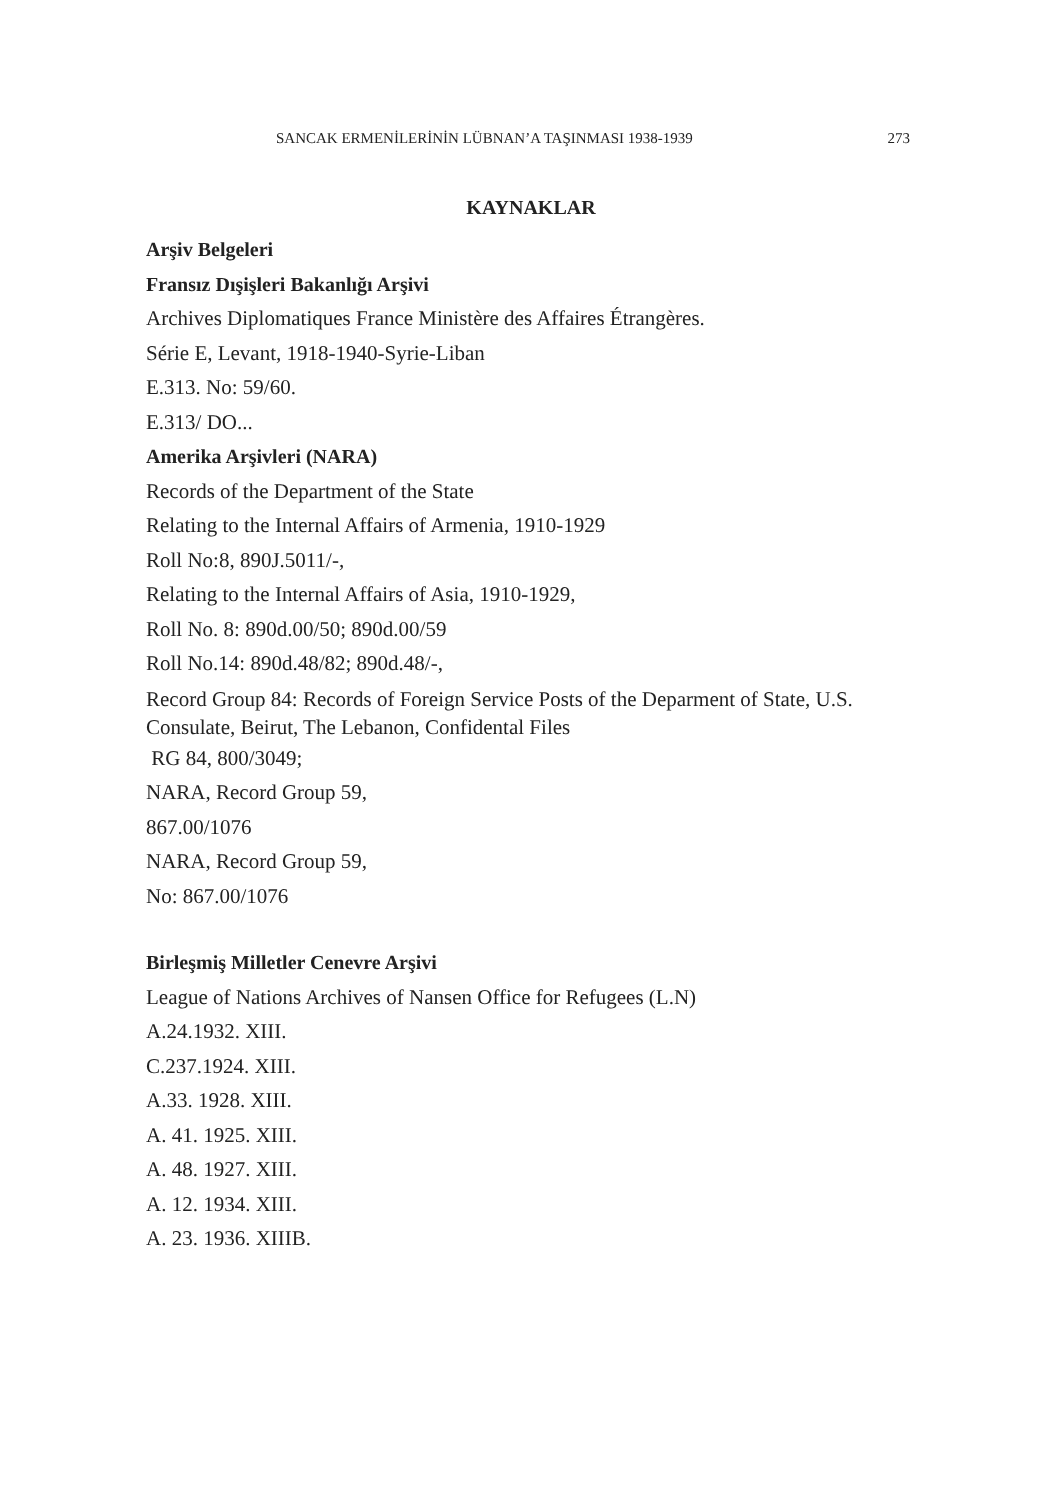SANCAK ERMENİLERİNİN LÜBNAN’A TAŞINMASI 1938-1939 273
KAYNAKLAR
Arşiv Belgeleri
Fransız Dışişleri Bakanlığı Arşivi
Archives Diplomatiques France Ministère des Affaires Étrangères.
Série E, Levant, 1918-1940-Syrie-Liban
E.313. No: 59/60.
E.313/ DO...
Amerika Arşivleri (NARA)
Records of the Department of the State
Relating to the Internal Affairs of Armenia, 1910-1929
Roll No:8, 890J.5011/-,
Relating to the Internal Affairs of Asia, 1910-1929,
Roll No. 8: 890d.00/50; 890d.00/59
Roll No.14: 890d.48/82; 890d.48/-,
Record Group 84: Records of Foreign Service Posts of the Deparment of State, U.S. Consulate, Beirut, The Lebanon, Confidental Files
RG 84, 800/3049;
NARA, Record Group 59,
867.00/1076
NARA, Record Group 59,
No: 867.00/1076
Birleşmiş Milletler Cenevre Arşivi
League of Nations Archives of Nansen Office for Refugees (L.N)
A.24.1932. XIII.
C.237.1924. XIII.
A.33. 1928. XIII.
A. 41. 1925. XIII.
A. 48. 1927. XIII.
A. 12. 1934. XIII.
A. 23. 1936. XIIIB.